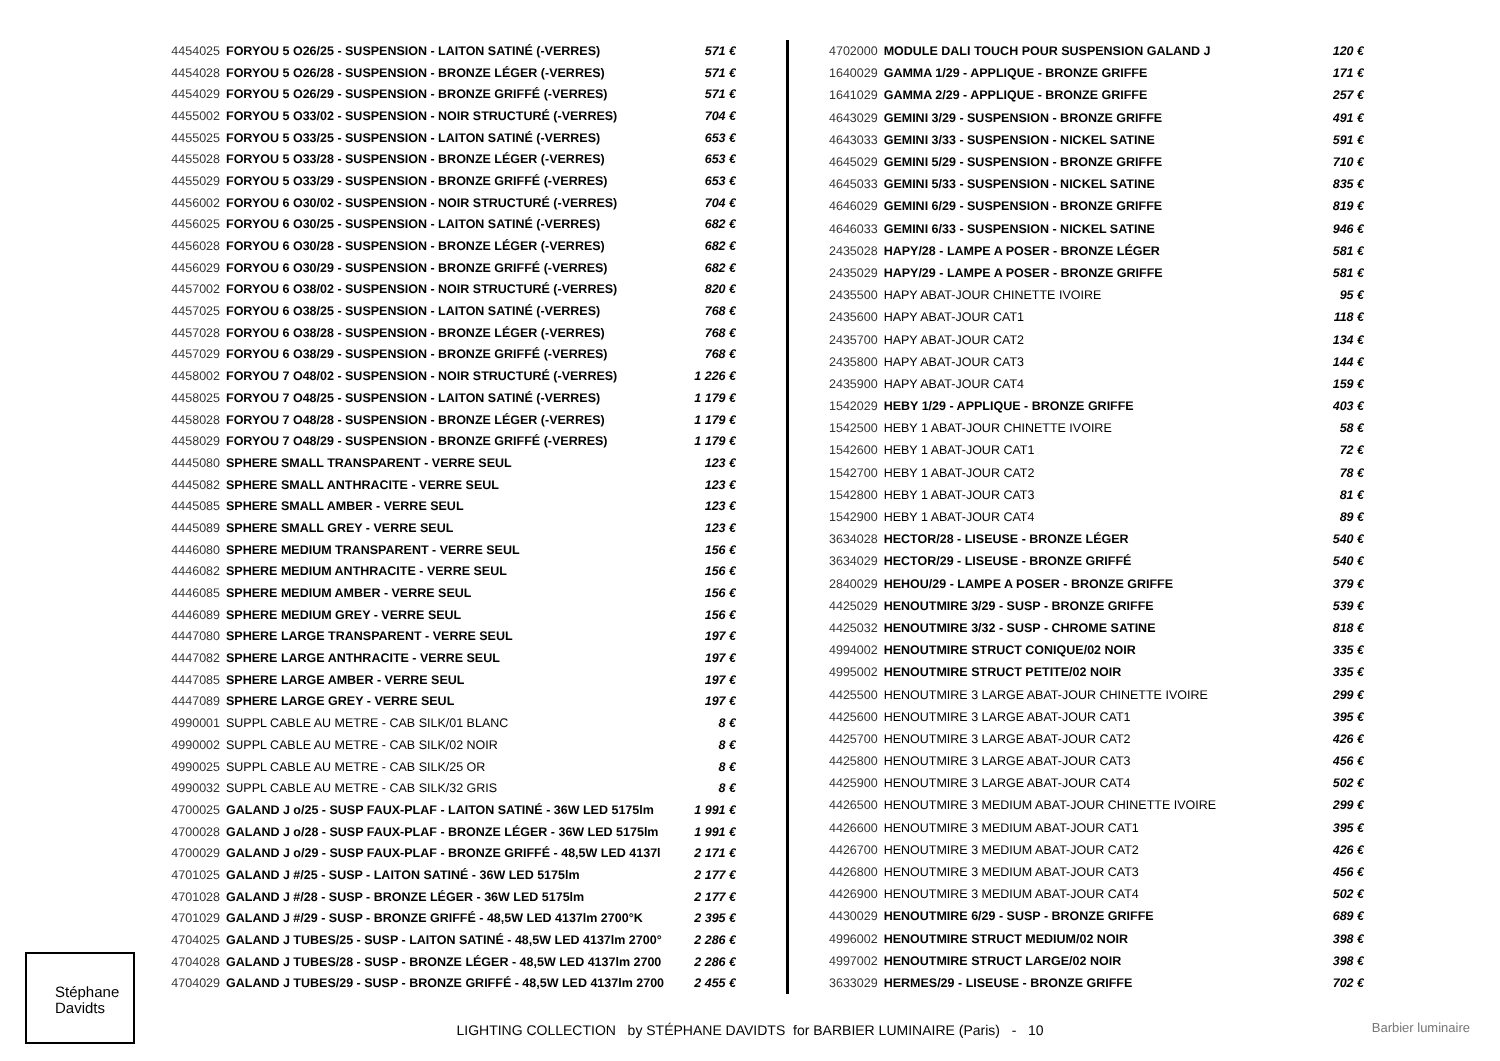| 4454025 | FORYOU 5 O26/25 - SUSPENSION - LAITON SATINÉ (-VERRES) | 571 € |
| 4454028 | FORYOU 5 O26/28 - SUSPENSION - BRONZE LÉGER (-VERRES) | 571 € |
| 4454029 | FORYOU 5 O26/29 - SUSPENSION - BRONZE GRIFFÉ (-VERRES) | 571 € |
| 4455002 | FORYOU 5 O33/02 - SUSPENSION - NOIR STRUCTURÉ (-VERRES) | 704 € |
| 4455025 | FORYOU 5 O33/25 - SUSPENSION - LAITON SATINÉ (-VERRES) | 653 € |
| 4455028 | FORYOU 5 O33/28 - SUSPENSION - BRONZE LÉGER (-VERRES) | 653 € |
| 4455029 | FORYOU 5 O33/29 - SUSPENSION - BRONZE GRIFFÉ (-VERRES) | 653 € |
| 4456002 | FORYOU 6 O30/02 - SUSPENSION - NOIR STRUCTURÉ (-VERRES) | 704 € |
| 4456025 | FORYOU 6 O30/25 - SUSPENSION - LAITON SATINÉ (-VERRES) | 682 € |
| 4456028 | FORYOU 6 O30/28 - SUSPENSION - BRONZE LÉGER (-VERRES) | 682 € |
| 4456029 | FORYOU 6 O30/29 - SUSPENSION - BRONZE GRIFFÉ (-VERRES) | 682 € |
| 4457002 | FORYOU 6 O38/02 - SUSPENSION - NOIR STRUCTURÉ (-VERRES) | 820 € |
| 4457025 | FORYOU 6 O38/25 - SUSPENSION - LAITON SATINÉ (-VERRES) | 768 € |
| 4457028 | FORYOU 6 O38/28 - SUSPENSION - BRONZE LÉGER (-VERRES) | 768 € |
| 4457029 | FORYOU 6 O38/29 - SUSPENSION - BRONZE GRIFFÉ (-VERRES) | 768 € |
| 4458002 | FORYOU 7 O48/02 - SUSPENSION - NOIR STRUCTURÉ (-VERRES) | 1 226 € |
| 4458025 | FORYOU 7 O48/25 - SUSPENSION - LAITON SATINÉ (-VERRES) | 1 179 € |
| 4458028 | FORYOU 7 O48/28 - SUSPENSION - BRONZE LÉGER (-VERRES) | 1 179 € |
| 4458029 | FORYOU 7 O48/29 - SUSPENSION - BRONZE GRIFFÉ (-VERRES) | 1 179 € |
| 4445080 | SPHERE SMALL TRANSPARENT - VERRE SEUL | 123 € |
| 4445082 | SPHERE SMALL ANTHRACITE - VERRE SEUL | 123 € |
| 4445085 | SPHERE SMALL AMBER - VERRE SEUL | 123 € |
| 4445089 | SPHERE SMALL GREY - VERRE SEUL | 123 € |
| 4446080 | SPHERE MEDIUM TRANSPARENT - VERRE SEUL | 156 € |
| 4446082 | SPHERE MEDIUM ANTHRACITE - VERRE SEUL | 156 € |
| 4446085 | SPHERE MEDIUM AMBER - VERRE SEUL | 156 € |
| 4446089 | SPHERE MEDIUM GREY - VERRE SEUL | 156 € |
| 4447080 | SPHERE LARGE TRANSPARENT - VERRE SEUL | 197 € |
| 4447082 | SPHERE LARGE ANTHRACITE - VERRE SEUL | 197 € |
| 4447085 | SPHERE LARGE AMBER - VERRE SEUL | 197 € |
| 4447089 | SPHERE LARGE GREY - VERRE SEUL | 197 € |
| 4990001 | SUPPL CABLE AU METRE - CAB SILK/01 BLANC | 8 € |
| 4990002 | SUPPL CABLE AU METRE - CAB SILK/02 NOIR | 8 € |
| 4990025 | SUPPL CABLE AU METRE - CAB SILK/25 OR | 8 € |
| 4990032 | SUPPL CABLE AU METRE - CAB SILK/32 GRIS | 8 € |
| 4700025 | GALAND J o/25 - SUSP FAUX-PLAF - LAITON SATINÉ - 36W LED 5175lm | 1 991 € |
| 4700028 | GALAND J o/28 - SUSP FAUX-PLAF - BRONZE LÉGER - 36W LED 5175lm | 1 991 € |
| 4700029 | GALAND J o/29 - SUSP FAUX-PLAF - BRONZE GRIFFÉ - 48,5W LED 4137l | 2 171 € |
| 4701025 | GALAND J #/25 - SUSP - LAITON SATINÉ - 36W LED 5175lm | 2 177 € |
| 4701028 | GALAND J #/28 - SUSP - BRONZE LÉGER - 36W LED 5175lm | 2 177 € |
| 4701029 | GALAND J #/29 - SUSP - BRONZE GRIFFÉ - 48,5W LED 4137lm 2700°K | 2 395 € |
| 4704025 | GALAND J TUBES/25 - SUSP - LAITON SATINÉ - 48,5W LED 4137lm 2700° | 2 286 € |
| 4704028 | GALAND J TUBES/28 - SUSP - BRONZE LÉGER - 48,5W LED 4137lm 2700 | 2 286 € |
| 4704029 | GALAND J TUBES/29 - SUSP - BRONZE GRIFFÉ - 48,5W LED 4137lm 2700 | 2 455 € |
| 4702000 | MODULE DALI TOUCH POUR SUSPENSION GALAND J | 120 € |
| 1640029 | GAMMA 1/29 - APPLIQUE - BRONZE GRIFFE | 171 € |
| 1641029 | GAMMA 2/29 - APPLIQUE - BRONZE GRIFFE | 257 € |
| 4643029 | GEMINI 3/29 - SUSPENSION - BRONZE GRIFFE | 491 € |
| 4643033 | GEMINI 3/33 - SUSPENSION - NICKEL SATINE | 591 € |
| 4645029 | GEMINI 5/29 - SUSPENSION - BRONZE GRIFFE | 710 € |
| 4645033 | GEMINI 5/33 - SUSPENSION - NICKEL SATINE | 835 € |
| 4646029 | GEMINI 6/29 - SUSPENSION - BRONZE GRIFFE | 819 € |
| 4646033 | GEMINI 6/33 - SUSPENSION - NICKEL SATINE | 946 € |
| 2435028 | HAPY/28 - LAMPE A POSER - BRONZE LÉGER | 581 € |
| 2435029 | HAPY/29 - LAMPE A POSER - BRONZE GRIFFE | 581 € |
| 2435500 | HAPY ABAT-JOUR CHINETTE IVOIRE | 95 € |
| 2435600 | HAPY ABAT-JOUR CAT1 | 118 € |
| 2435700 | HAPY ABAT-JOUR CAT2 | 134 € |
| 2435800 | HAPY ABAT-JOUR CAT3 | 144 € |
| 2435900 | HAPY ABAT-JOUR CAT4 | 159 € |
| 1542029 | HEBY 1/29 - APPLIQUE - BRONZE GRIFFE | 403 € |
| 1542500 | HEBY 1 ABAT-JOUR CHINETTE IVOIRE | 58 € |
| 1542600 | HEBY 1 ABAT-JOUR CAT1 | 72 € |
| 1542700 | HEBY 1 ABAT-JOUR CAT2 | 78 € |
| 1542800 | HEBY 1 ABAT-JOUR CAT3 | 81 € |
| 1542900 | HEBY 1 ABAT-JOUR CAT4 | 89 € |
| 3634028 | HECTOR/28 - LISEUSE - BRONZE LÉGER | 540 € |
| 3634029 | HECTOR/29 - LISEUSE - BRONZE GRIFFÉ | 540 € |
| 2840029 | HEHOU/29 - LAMPE A POSER - BRONZE GRIFFE | 379 € |
| 4425029 | HENOUTMIRE 3/29 - SUSP - BRONZE GRIFFE | 539 € |
| 4425032 | HENOUTMIRE 3/32 - SUSP - CHROME SATINE | 818 € |
| 4994002 | HENOUTMIRE STRUCT CONIQUE/02 NOIR | 335 € |
| 4995002 | HENOUTMIRE STRUCT PETITE/02 NOIR | 335 € |
| 4425500 | HENOUTMIRE 3 LARGE ABAT-JOUR CHINETTE IVOIRE | 299 € |
| 4425600 | HENOUTMIRE 3 LARGE ABAT-JOUR CAT1 | 395 € |
| 4425700 | HENOUTMIRE 3 LARGE ABAT-JOUR CAT2 | 426 € |
| 4425800 | HENOUTMIRE 3 LARGE ABAT-JOUR CAT3 | 456 € |
| 4425900 | HENOUTMIRE 3 LARGE ABAT-JOUR CAT4 | 502 € |
| 4426500 | HENOUTMIRE 3 MEDIUM ABAT-JOUR CHINETTE IVOIRE | 299 € |
| 4426600 | HENOUTMIRE 3 MEDIUM ABAT-JOUR CAT1 | 395 € |
| 4426700 | HENOUTMIRE 3 MEDIUM ABAT-JOUR CAT2 | 426 € |
| 4426800 | HENOUTMIRE 3 MEDIUM ABAT-JOUR CAT3 | 456 € |
| 4426900 | HENOUTMIRE 3 MEDIUM ABAT-JOUR CAT4 | 502 € |
| 4430029 | HENOUTMIRE 6/29 - SUSP - BRONZE GRIFFE | 689 € |
| 4996002 | HENOUTMIRE STRUCT MEDIUM/02 NOIR | 398 € |
| 4997002 | HENOUTMIRE STRUCT LARGE/02 NOIR | 398 € |
| 3633029 | HERMES/29 - LISEUSE - BRONZE GRIFFE | 702 € |
Stéphane
Davidts
LIGHTING COLLECTION by STÉPHANE DAVIDTS for BARBIER LUMINAIRE (Paris) - 10 Barbier luminaire